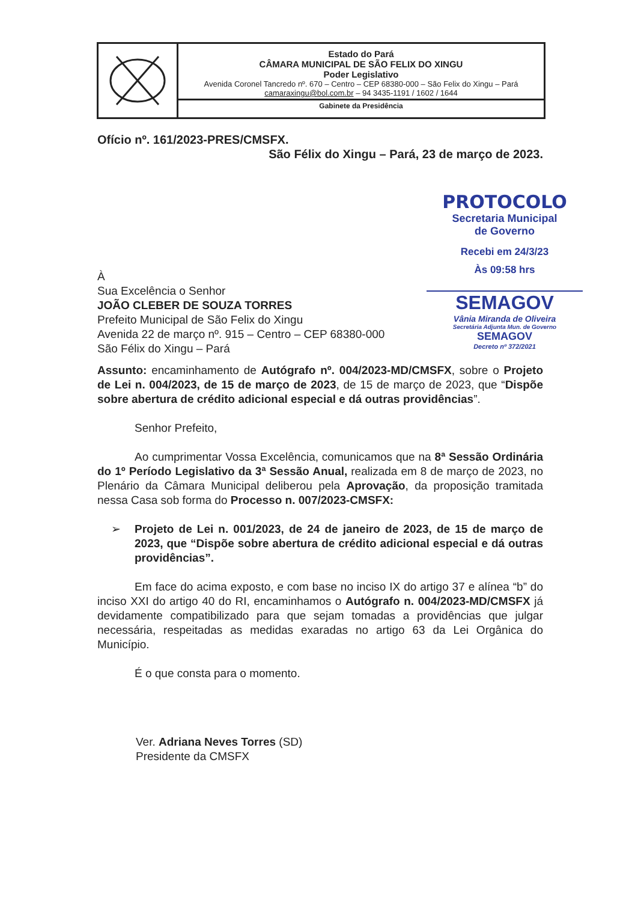Estado do Pará
CÂMARA MUNICIPAL DE SÃO FELIX DO XINGU
Poder Legislativo
Avenida Coronel Tancredo nº. 670 – Centro – CEP 68380-000 – São Felix do Xingu – Pará
camaraxingu@bol.com.br – 94 3435-1191 / 1602 / 1644
Gabinete da Presidência
PROTOCOLO
Secretaria Municipal
de Governo
Recebi em 24/3/23
Às 09:58 hrs
SEMAGOV
Vânia Miranda de Oliveira
Secretária Adjunta Mun. de Governo
SEMAGOV
Decreto nº 372/2021
Ofício nº. 161/2023-PRES/CMSFX.
São Félix do Xingu – Pará, 23 de março de 2023.
À
Sua Excelência o Senhor
JOÃO CLEBER DE SOUZA TORRES
Prefeito Municipal de São Felix do Xingu
Avenida 22 de março nº. 915 – Centro – CEP 68380-000
São Félix do Xingu – Pará
Assunto: encaminhamento de Autógrafo nº. 004/2023-MD/CMSFX, sobre o Projeto de Lei n. 004/2023, de 15 de março de 2023, de 15 de março de 2023, que “Dispõe sobre abertura de crédito adicional especial e dá outras providências”.
Senhor Prefeito,
Ao cumprimentar Vossa Excelência, comunicamos que na 8ª Sessão Ordinária do 1º Período Legislativo da 3ª Sessão Anual, realizada em 8 de março de 2023, no Plenário da Câmara Municipal deliberou pela Aprovação, da proposição tramitada nessa Casa sob forma do Processo n. 007/2023-CMSFX:
➢ Projeto de Lei n. 001/2023, de 24 de janeiro de 2023, de 15 de março de 2023, que “Dispõe sobre abertura de crédito adicional especial e dá outras providências”.
Em face do acima exposto, e com base no inciso IX do artigo 37 e alínea “b” do inciso XXI do artigo 40 do RI, encaminhamos o Autógrafo n. 004/2023-MD/CMSFX já devidamente compatibilizado para que sejam tomadas a providências que julgar necessária, respeitadas as medidas exaradas no artigo 63 da Lei Orgânica do Município.
É o que consta para o momento.
Ver. Adriana Neves Torres (SD)
Presidente da CMSFX